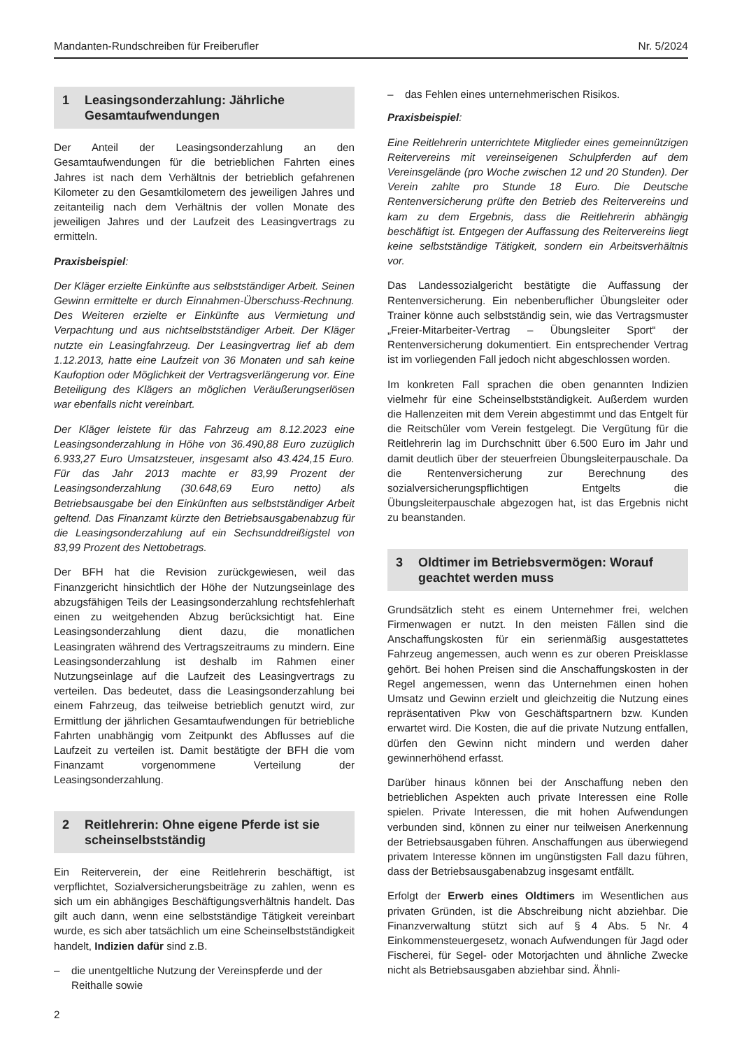Mandanten-Rundschreiben für Freiberufler Nr. 5/2024
1 Leasingsonderzahlung: Jährliche Gesamtaufwendungen
Der Anteil der Leasingsonderzahlung an den Gesamtaufwendungen für die betrieblichen Fahrten eines Jahres ist nach dem Verhältnis der betrieblich gefahrenen Kilometer zu den Gesamtkilometern des jeweiligen Jahres und zeitanteilig nach dem Verhältnis der vollen Monate des jeweiligen Jahres und der Laufzeit des Leasingvertrags zu ermitteln.
Praxisbeispiel:
Der Kläger erzielte Einkünfte aus selbstständiger Arbeit. Seinen Gewinn ermittelte er durch Einnahmen-Überschuss-Rechnung. Des Weiteren erzielte er Einkünfte aus Vermietung und Verpachtung und aus nichtselbstständiger Arbeit. Der Kläger nutzte ein Leasingfahrzeug. Der Leasingvertrag lief ab dem 1.12.2013, hatte eine Laufzeit von 36 Monaten und sah keine Kaufoption oder Möglichkeit der Vertragsverlängerung vor. Eine Beteiligung des Klägers an möglichen Veräußerungserlösen war ebenfalls nicht vereinbart.
Der Kläger leistete für das Fahrzeug am 8.12.2023 eine Leasingsonderzahlung in Höhe von 36.490,88 Euro zuzüglich 6.933,27 Euro Umsatzsteuer, insgesamt also 43.424,15 Euro. Für das Jahr 2013 machte er 83,99 Prozent der Leasingsonderzahlung (30.648,69 Euro netto) als Betriebsausgabe bei den Einkünften aus selbstständiger Arbeit geltend. Das Finanzamt kürzte den Betriebsausgabenabzug für die Leasingsonderzahlung auf ein Sechsunddreißigstel von 83,99 Prozent des Nettobetrags.
Der BFH hat die Revision zurückgewiesen, weil das Finanzgericht hinsichtlich der Höhe der Nutzungseinlage des abzugsfähigen Teils der Leasingsonderzahlung rechtsfehlerhaft einen zu weitgehenden Abzug berücksichtigt hat. Eine Leasingsonderzahlung dient dazu, die monatlichen Leasingraten während des Vertragszeitraums zu mindern. Eine Leasingsonderzahlung ist deshalb im Rahmen einer Nutzungseinlage auf die Laufzeit des Leasingvertrags zu verteilen. Das bedeutet, dass die Leasingsonderzahlung bei einem Fahrzeug, das teilweise betrieblich genutzt wird, zur Ermittlung der jährlichen Gesamtaufwendungen für betriebliche Fahrten unabhängig vom Zeitpunkt des Abflusses auf die Laufzeit zu verteilen ist. Damit bestätigte der BFH die vom Finanzamt vorgenommene Verteilung der Leasingsonderzahlung.
2 Reitlehrerin: Ohne eigene Pferde ist sie scheinselbstständig
Ein Reiterverein, der eine Reitlehrerin beschäftigt, ist verpflichtet, Sozialversicherungsbeiträge zu zahlen, wenn es sich um ein abhängiges Beschäftigungsverhältnis handelt. Das gilt auch dann, wenn eine selbstständige Tätigkeit vereinbart wurde, es sich aber tatsächlich um eine Scheinselbstständigkeit handelt, Indizien dafür sind z.B.
– die unentgeltliche Nutzung der Vereinspferde und der Reithalle sowie
– das Fehlen eines unternehmerischen Risikos.
Praxisbeispiel:
Eine Reitlehrerin unterrichtete Mitglieder eines gemeinnützigen Reitervereins mit vereinseigenen Schulpferden auf dem Vereinsgelände (pro Woche zwischen 12 und 20 Stunden). Der Verein zahlte pro Stunde 18 Euro. Die Deutsche Rentenversicherung prüfte den Betrieb des Reitervereins und kam zu dem Ergebnis, dass die Reitlehrerin abhängig beschäftigt ist. Entgegen der Auffassung des Reitervereins liegt keine selbstständige Tätigkeit, sondern ein Arbeitsverhältnis vor.
Das Landessozialgericht bestätigte die Auffassung der Rentenversicherung. Ein nebenberuflicher Übungsleiter oder Trainer könne auch selbstständig sein, wie das Vertragsmuster „Freier-Mitarbeiter-Vertrag – Übungsleiter Sport“ der Rentenversicherung dokumentiert. Ein entsprechender Vertrag ist im vorliegenden Fall jedoch nicht abgeschlossen worden.
Im konkreten Fall sprachen die oben genannten Indizien vielmehr für eine Scheinselbstständigkeit. Außerdem wurden die Hallenzeiten mit dem Verein abgestimmt und das Entgelt für die Reitschüler vom Verein festgelegt. Die Vergütung für die Reitlehrerin lag im Durchschnitt über 6.500 Euro im Jahr und damit deutlich über der steuerfreien Übungsleiterpauschale. Da die Rentenversicherung zur Berechnung des sozialversicherungspflichtigen Entgelts die Übungsleiterpauschale abgezogen hat, ist das Ergebnis nicht zu beanstanden.
3 Oldtimer im Betriebsvermögen: Worauf geachtet werden muss
Grundsätzlich steht es einem Unternehmer frei, welchen Firmenwagen er nutzt. In den meisten Fällen sind die Anschaffungskosten für ein serienmäßig ausgestattetes Fahrzeug angemessen, auch wenn es zur oberen Preisklasse gehört. Bei hohen Preisen sind die Anschaffungskosten in der Regel angemessen, wenn das Unternehmen einen hohen Umsatz und Gewinn erzielt und gleichzeitig die Nutzung eines repräsentativen Pkw von Geschäftspartnern bzw. Kunden erwartet wird. Die Kosten, die auf die private Nutzung entfallen, dürfen den Gewinn nicht mindern und werden daher gewinnerhöhend erfasst.
Darüber hinaus können bei der Anschaffung neben den betrieblichen Aspekten auch private Interessen eine Rolle spielen. Private Interessen, die mit hohen Aufwendungen verbunden sind, können zu einer nur teilweisen Anerkennung der Betriebsausgaben führen. Anschaffungen aus überwiegend privatem Interesse können im ungünstigsten Fall dazu führen, dass der Betriebsausgabenabzug insgesamt entfällt.
Erfolgt der Erwerb eines Oldtimers im Wesentlichen aus privaten Gründen, ist die Abschreibung nicht abziehbar. Die Finanzverwaltung stützt sich auf § 4 Abs. 5 Nr. 4 Einkommensteuergesetz, wonach Aufwendungen für Jagd oder Fischerei, für Segel- oder Motorjachten und ähnliche Zwecke nicht als Betriebsausgaben abziehbar sind. Ähnli-
2